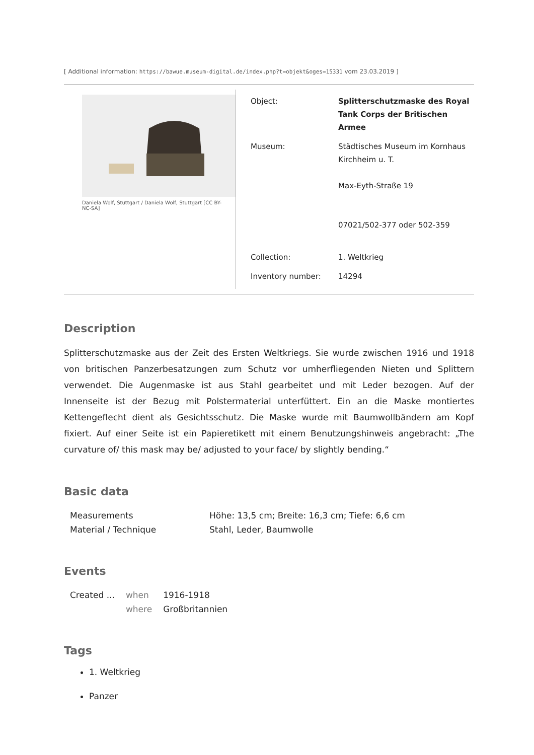[ Additional information: https://bawue.museum-digital.de/index.php?t=objekt&oges=15331 vom 23.03.2019 ]
Daniela Wolf, Stuttgart / Daniela Wolf, Stuttgart [CC BY-NC-SA]
| Object: | Splitterschutzmaske des Royal Tank Corps der Britischen Armee |
| Museum: | Städtisches Museum im Kornhaus Kirchheim u. T. Max-Eyth-Straße 19 07021/502-377 oder 502-359 |
| Collection: | 1. Weltkrieg |
| Inventory number: | 14294 |
Description
Splitterschutzmaske aus der Zeit des Ersten Weltkriegs. Sie wurde zwischen 1916 und 1918 von britischen Panzerbesatzungen zum Schutz vor umherfliegenden Nieten und Splittern verwendet. Die Augenmaske ist aus Stahl gearbeitet und mit Leder bezogen. Auf der Innenseite ist der Bezug mit Polstermaterial unterfüttert. Ein an die Maske montiertes Kettengeflecht dient als Gesichtsschutz. Die Maske wurde mit Baumwollbändern am Kopf fixiert. Auf einer Seite ist ein Papieretikett mit einem Benutzungshinweis angebracht: „The curvature of/ this mask may be/ adjusted to your face/ by slightly bending.“
Basic data
| Measurements | Höhe: 13,5 cm; Breite: 16,3 cm; Tiefe: 6,6 cm |
| Material / Technique | Stahl, Leder, Baumwolle |
Events
| Created ... | when | 1916-1918 |
| | where | Großbritannien |
Tags
1. Weltkrieg
Panzer